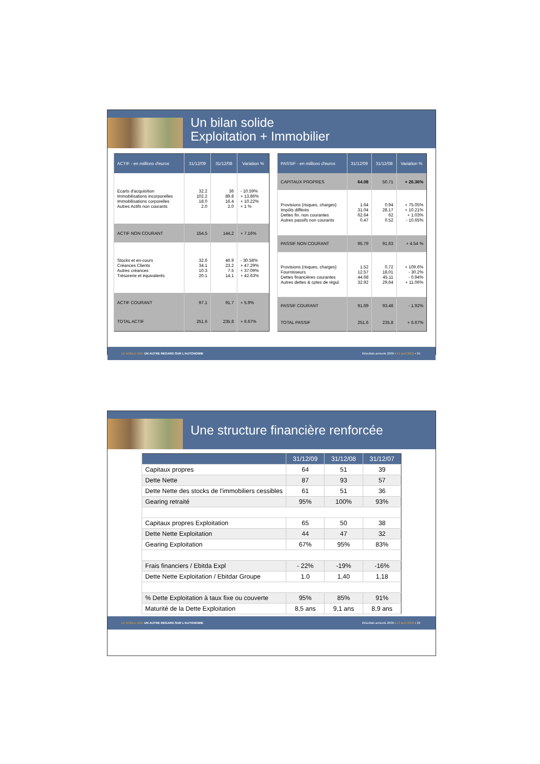Un bilan solide
Exploitation + Immobilier
| ACTIF - en millions d'euros | 31/12/09 | 31/12/08 | Variation % |
| --- | --- | --- | --- |
| Ecarts d'acquisition Immobilisations incorporelles Immobilisations corporelles Autres Actifs non courants | 32.2 102.2 18.0 2.0 | 36 89.8 16.4 2.0 | - 10.59% + 13.86% + 10.22% + 1 % |
| ACTIF NON COURANT | 154.5 | 144,2 | + 7.16% |
| Stocks et en-cours Créances Clients Autres créances Trésorerie et équivalents | 32.6 34.1 10.3 20.1 | 46.9 23.2 7.5 14.1 | - 30.58% + 47.29% + 37.09% + 42.63% |
| ACTIF COURANT | 97.1 | 91.7 | + 5.9% |
| TOTAL ACTIF | 251.6 | 235.8 | + 6.67% |
| PASSIF - en millions d'euros | 31/12/09 | 31/12/08 | Variation % |
| --- | --- | --- | --- |
| CAPITAUX PROPRES | 64.08 | 50.71 | + 26.36% |
| Provisions (risques, charges) Impôts différés Dettes fin. non courantes Autres passifs non courants | 1.64 31.04 62.64 0.47 | 0.94 28.17 62 0.52 | + 75.05% + 10.21% + 1.03% - 10.65% |
| PASSIF NON COURANT | 95.79 | 91.63 | + 4.54 % |
| Provisions (risques, charges) Fournisseurs Dettes financières courantes Autres dettes & cptes de régul. | 1.52 12.57 44.68 32.92 | 0,72 18,01 45,11 29,64 | + 109.6% - 30.2% - 0.94% + 11.06% |
| PASSIF COURANT | 91.69 | 93.48 | - 1.92% |
| TOTAL PASSIF | 251.6 | 235.8 | + 6.67% |
LE NOBLE AGE UN AUTRE REGARD SUR L'AUTONOMIE Résultats annuels 2009 • 14 avril 2010 • 25
Une structure financière renforcée
| | 31/12/09 | 31/12/08 | 31/12/07 |
| --- | --- | --- | --- |
| Capitaux propres | 64 | 51 | 39 |
| Dette Nette | 87 | 93 | 57 |
| Dette Nette des stocks de l'immobiliers cessibles | 61 | 51 | 36 |
| Gearing retraité | 95% | 100% | 93% |
| Capitaux propres Exploitation | 65 | 50 | 38 |
| Dette Nette Exploitation | 44 | 47 | 32 |
| Gearing Exploitation | 67% | 95% | 83% |
| Frais financiers / Ebitda Expl | - 22% | -19% | -16% |
| Dette Nette Exploitation / Ebitdar Groupe | 1.0 | 1,40 | 1,18 |
| % Dette Exploitation à taux fixe ou couverte | 95% | 85% | 91% |
| Maturité de la Dette Exploitation | 8,5 ans | 9,1 ans | 8,9 ans |
LE NOBLE AGE UN AUTRE REGARD SUR L'AUTONOMIE Résultats annuels 2009 • 14 avril 2010 • 26